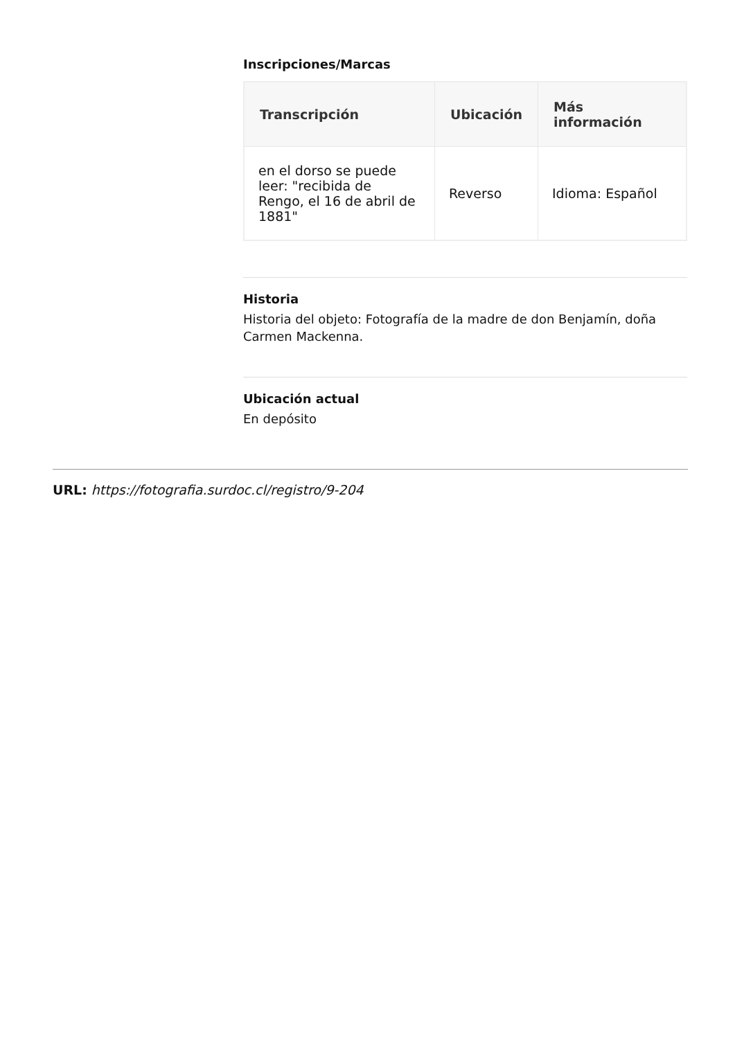Inscripciones/Marcas
| Transcripción | Ubicación | Más información |
| --- | --- | --- |
| en el dorso se puede leer: "recibida de Rengo, el 16 de abril de 1881" | Reverso | Idioma: Español |
Historia
Historia del objeto: Fotografía de la madre de don Benjamín, doña Carmen Mackenna.
Ubicación actual
En depósito
URL: https://fotografia.surdoc.cl/registro/9-204